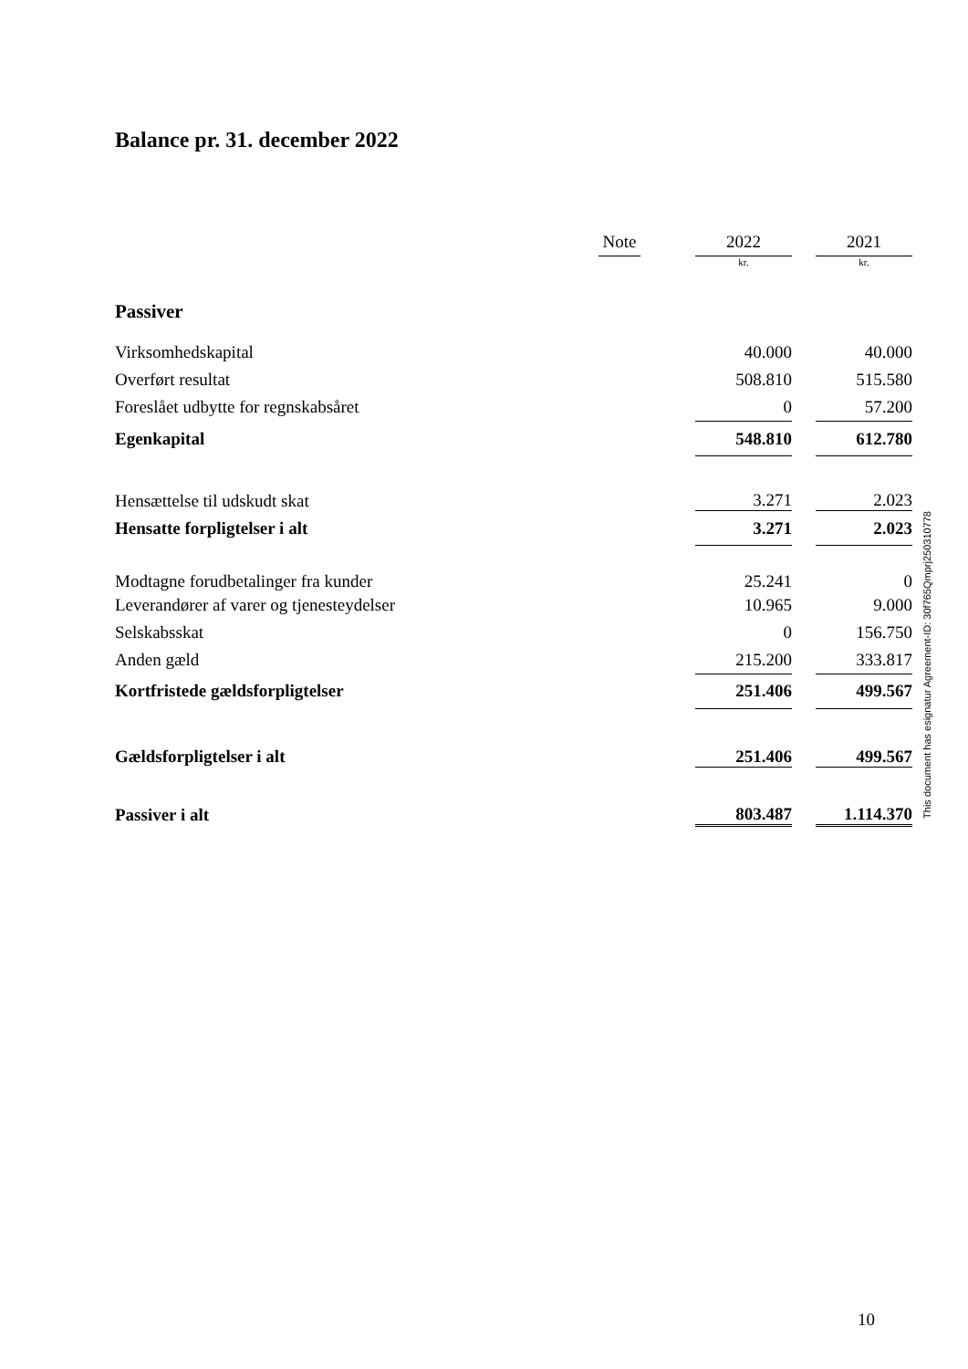Balance pr. 31. december 2022
| | Note | | 2022 | | 2021 |
| | | | kr. | | kr. |
| Passiver | | | | | |
| Virksomhedskapital | | | 40.000 | | 40.000 |
| Overført resultat | | | 508.810 | | 515.580 |
| Foreslået udbytte for regnskabsåret | | | 0 | | 57.200 |
| Egenkapital | | | 548.810 | | 612.780 |
| Hensættelse til udskudt skat | | | 3.271 | | 2.023 |
| Hensatte forpligtelser i alt | | | 3.271 | | 2.023 |
| Modtagne forudbetalinger fra kunder | | | 25.241 | | 0 |
| Leverandører af varer og tjenesteydelser | | | 10.965 | | 9.000 |
| Selskabsskat | | | 0 | | 156.750 |
| Anden gæld | | | 215.200 | | 333.817 |
| Kortfristede gældsforpligtelser | | | 251.406 | | 499.567 |
| Gældsforpligtelser i alt | | | 251.406 | | 499.567 |
| Passiver i alt | | | 803.487 | | 1.114.370 |
This document has esignatur Agreement-ID: 30f765Qmprj250310778
10